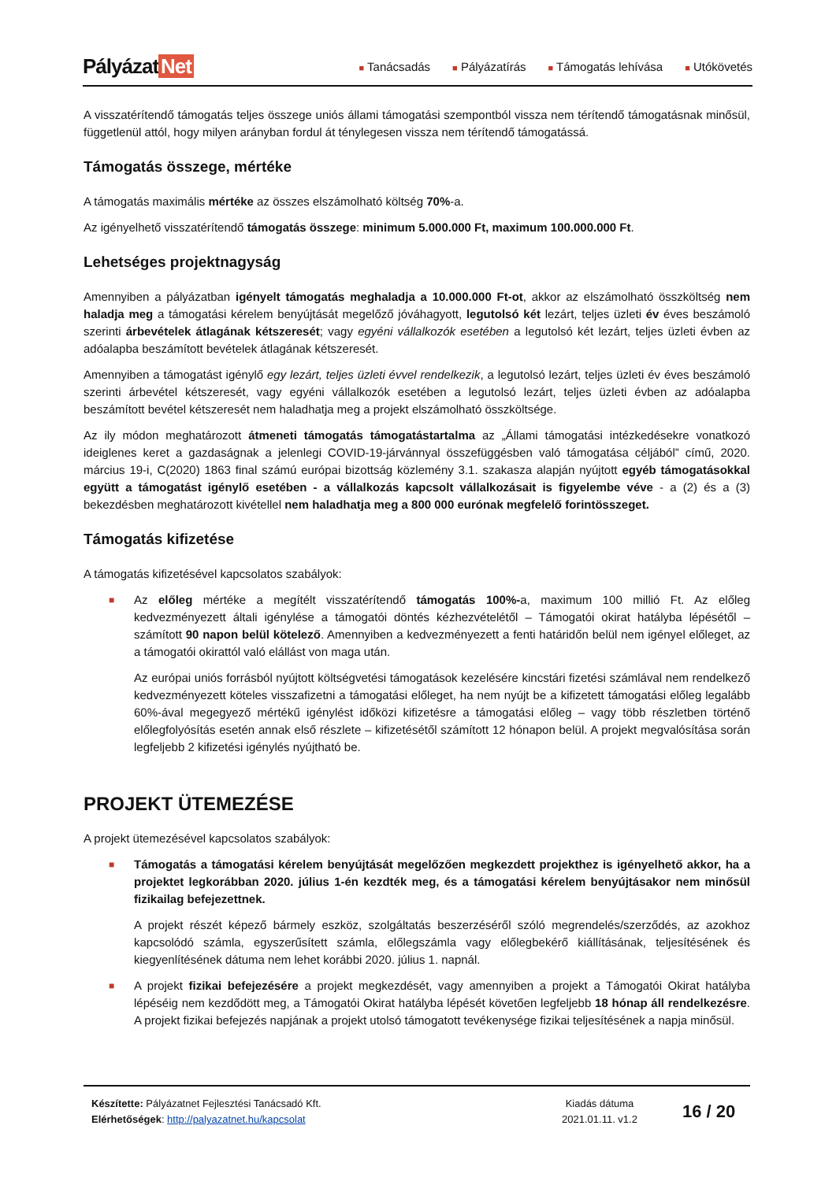Pályázat Net
■ Tanácsadás
■ Pályázatírás
■ Támogatás lehívása
■ Utókövetés
A visszatérítendő támogatás teljes összege uniós állami támogatási szempontból vissza nem térítendő támogatásnak minősül, függetlenül attól, hogy milyen arányban fordul át ténylegesen vissza nem térítendő támogatássá.
Támogatás összege, mértéke
A támogatás maximális mértéke az összes elszámolható költség 70%-a.
Az igényelhető visszatérítendő támogatás összege: minimum 5.000.000 Ft, maximum 100.000.000 Ft.
Lehetséges projektnagyság
Amennyiben a pályázatban igényelt támogatás meghaladja a 10.000.000 Ft-ot, akkor az elszámolható összköltség nem haladja meg a támogatási kérelem benyújtását megelőző jóváhagyott, legutolsó két lezárt, teljes üzleti év éves beszámoló szerinti árbevételek átlagának kétszeresét; vagy egyéni vállalkozók esetében a legutolsó két lezárt, teljes üzleti évben az adóalapba beszámított bevételek átlagának kétszeresét.
Amennyiben a támogatást igénylő egy lezárt, teljes üzleti évvel rendelkezik, a legutolsó lezárt, teljes üzleti év éves beszámoló szerinti árbevétel kétszeresét, vagy egyéni vállalkozók esetében a legutolsó lezárt, teljes üzleti évben az adóalapba beszámított bevétel kétszeresét nem haladhatja meg a projekt elszámolható összköltsége.
Az ily módon meghatározott átmeneti támogatás támogatástartalma az „Állami támogatási intézkedésekre vonatkozó ideiglenes keret a gazdaságnak a jelenlegi COVID-19-járvánnyal összefüggésben való támogatása céljából” című, 2020. március 19-i, C(2020) 1863 final számú európai bizottság közlemény 3.1. szakasza alapján nyújtott egyéb támogatásokkal együtt a támogatást igénylő esetében - a vállalkozás kapcsolt vállalkozásait is figyelembe véve - a (2) és a (3) bekezdésben meghatározott kivétellel nem haladhatja meg a 800 000 eurónak megfelelő forintösszeget.
Támogatás kifizetése
A támogatás kifizetésével kapcsolatos szabályok:
■
Az előleg mértéke a megítélt visszatérítendő támogatás 100%-a, maximum 100 millió Ft. Az előleg kedvezményezett általi igénylése a támogatói döntés kézhezvételétől – Támogatói okirat hatályba lépésétől – számított 90 napon belül kötelező. Amennyiben a kedvezményezett a fenti határidőn belül nem igényel előleget, az a támogatói okirattól való elállást von maga után.
Az európai uniós forrásból nyújtott költségvetési támogatások kezelésére kincstári fizetési számlával nem rendelkező kedvezményezett köteles visszafizetni a támogatási előleget, ha nem nyújt be a kifizetett támogatási előleg legalább 60%-ával megegyező mértékű igénylést időközi kifizetésre a támogatási előleg – vagy több részletben történő előlegfolyósítás esetén annak első részlete – kifizetésétől számított 12 hónapon belül. A projekt megvalósítása során legfeljebb 2 kifizetési igénylés nyújtható be.
PROJEKT ÜTEMEZÉSE
A projekt ütemezésével kapcsolatos szabályok:
■
Támogatás a támogatási kérelem benyújtását megelőzően megkezdett projekthez is igényelhető akkor, ha a projektet legkorábban 2020. július 1-én kezdték meg, és a támogatási kérelem benyújtásakor nem minősül fizikailag befejezettnek.
A projekt részét képező bármely eszköz, szolgáltatás beszerzéséről szóló megrendelés/szerződés, az azokhoz kapcsolódó számla, egyszerűsített számla, előlegszámla vagy előlegbekérő kiállításának, teljesítésének és kiegyenlítésének dátuma nem lehet korábbi 2020. július 1. napnál.
■
A projekt fizikai befejezésére a projekt megkezdését, vagy amennyiben a projekt a Támogatói Okirat hatályba lépéséig nem kezdődött meg, a Támogatói Okirat hatályba lépését követően legfeljebb 18 hónap áll rendelkezésre. A projekt fizikai befejezés napjának a projekt utolsó támogatott tevékenysége fizikai teljesítésének a napja minősül.
Készítette: Pályázatnet Fejlesztési Tanácsadó Kft.
Elérhetőségek: http://palyazatnet.hu/kapcsolat
Kiadás dátuma
2021.01.11. v1.2
16 / 20